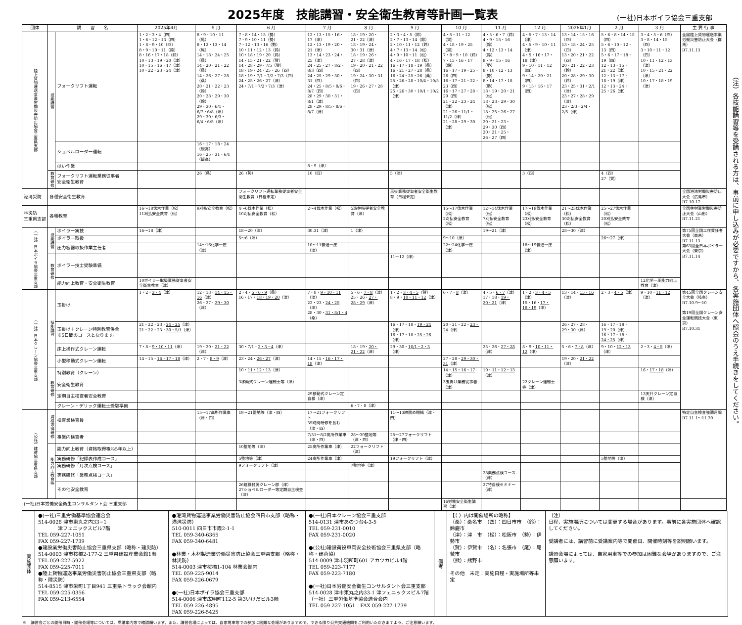2025年度　技能講習・安全衛生教育等計画一覧表
(一社)日本ボイラ協会三重支部
| 団体 | 講 習 名 | | 2025年4月 | 5 月 | 6 月 | 7 月 | 8 月 | 9 月 | 10 月 | 11 月 | 12 月 | 2026年1月 | 2 月 | 3 月 | 主 要 行 事 |
| --- | --- | --- | --- | --- | --- | --- | --- | --- | --- | --- | --- | --- | --- | --- | --- |
| 陸上貨物運送事業労働災害防止協会三重県支部 | 技能講習 | フォークリフト運転 | 1・2・3・4（四） 1・6・12・13（四） 1・8・9・10（四） 8・9・10・11（鈴） 8・16・17・18（鈴） 10・13・19・20（津） 10・15・16・17（津） 10・22・23・24（津） | 8・9・10・11（尾） 8・12・13・14（尾） 14・18・24・25（桑） 14・20・21・22（桑） 14・26・27・28（桑） 20・21・22・23（鈴） 20・28・29・30（鈴） 29・30・6/1・6/7・6/8（津） 29・30・6/3・6/4・6/5（津） | 7・8・14・15（勢） 7・9・10・11（勢） 7・12・13・16（勢） 10・11・12・13（鈴） 10・18・19・20（鈴） 14・15・21・22（賀） 14・28・29・7/5（賀） 18・19・24・25・26（四） 18・19・7/1・7/2・7/3（四） 24・25・26・27（津） 24・7/1・7/2・7/3（津） | 12・13・15・16・17（津） 12・13・19・20・21（津） 13・14・23・24・25（津） 24・25・27・8/2・8/3（四） 24・25・29・30・31（四） 24・25・8/5・8/6・8/7（四） 28・29・30・31・8/1（津） 28・29・8/5・8/6・8/7（津） | 18・19・20・21・22（津） 18・19・24・30・31（津） 18・19・26・27・28（津） 19・20・21・22（四） 19・24・30・31（四） 19・26・27・28（四） | 2・3・4・5（鈴） 2・7・13・14（鈴） 2・10・11・12（鈴） 4・7・13・14（松） 4・9・10・11（松） 4・16・17・18（松） 16・17・18・19（桑） 16・21・27・28（桑） 16・24・25・26（桑） 25・26・28・10/4・10/5（津） 25・26・30・10/1・10/2（津） | 4・5・11・12（賀） 4・18・19・25（賀） 7・8・9・10（鈴） 7・15・16・17（鈴） 16・17・19・25・26（四） 16・17・21・22・23（四） 16・17・27・28・29（四） 21・22・23・24（津） 21・26・11/1・11/2（津） 21・28・29・30（津） | 4・5・6・7（鈴） 4・9・15・16（鈴） 4・12・13・14（鈴） 8・9・15・16（勢） 8・10・12・13（勢） 8・14・17・18（勢） 18・19・20・21（松） 18・23・29・30（松） 18・25・26・27（松） 20・21・23・29・30（四） 20・21・25・26・27（四） | 4・5・7・13・14（津） 4・5・9・10・11（津） 4・5・16・17・18（津） 9・10・11・12（四） 9・14・20・21（四） 9・15・16・17（四） | 13・14・15・16（四） 13・18・24・25（四） 13・20・21・22（四） 20・21・22・23（鈴） 20・28・29・30（鈴） 23・25・31・2/1（津） 23・27・28・29（津） 23・2/3・2/4・2/5（津） | 5・6・8・14・15（四） 5・6・10・12・13（四） 5・6・17・18・19（四） 12・13・15・21・22（津） 12・13・17・18・19（津） 12・13・24・25・26（津） | 3・4・5・6（四） 3・8・14・15（四） 3・10・11・12（四） 10・11・12・13（津） 10・15・21・22（津） 10・17・18・19（津） | 全国陸上貨物運送事業労働災害防止大会（群馬） R7.11.13 |
| | | ショベルローダー運転 | | 16・17・18・24（飯高） 16・25・31・6/1（飯高） | | | | | | | | | | | |
| | | はい作業 | | | | 8・9（津） | | | | | | | | | |
| | 教育研修 | フォークリフト運転業務従事者 安全衛生教育 | | 26（桑） | 26（勢） | 10（四） | | 5（津） | | | 3（四） | | 4（四） 27（賀） | | |
| 港湾災防 | 各種安全衛生教育 | | | | フォークリフト運転業務従事者安全衛生教育（日程未定） | | | 玉掛業務従事者安全衛生教育（日程未定） | | | | | | | 全国港湾労働災害防止大会（広島市） R7.10.17 |
| 林災防 三重県支部 | 各種教育 | | 16〜18伐木作業（松） 11刈払安全教育（松） | 9刈払安全教育（松） | 4〜6伐木作業（松） 10刈払安全教育（松） | 2〜4伐木作業（松） | 5造林指導者安全教育（津） | | 15〜17伐木作業（松） 2刈払安全教育（松） | 12〜14伐木作業（松） 7刈払安全教育（松） | 17〜19伐木作業（松） 23刈払安全教育（松） | 21〜23伐木作業（松） 30刈払安全教育（松） | 25〜27伐木作業（松） 20刈払安全教育（松） | | 全国林材業労働災害防止大会（山形） R7.11.21 |
| （一社）日本ボイラ協会三重支部 | 技能講習 | ボイラー実技 | 16〜18（津） | | 18〜20（津） | 30.31（津） | 1（津） | | | 19〜21（津） | | 28〜30（津） | | | 第75回全国工作責任者大会（東京） R7.11.13 第63回全日本ボイラー大会（東京） R7.11.14 |
| | | ボイラー取扱 | | | 5〜6（津） | | | | 9〜10（津） | | | | 26〜27（津） | | |
| | | 圧力容器取扱作業主任者 | | 14〜16化学一圧（津） | | 10〜11普通一圧（津） | | | 22〜24化学一圧（津） | | 18〜19普通一圧（津） | | | | |
| | 教育研修 | ボイラー技士受験準備 | | | | | | 11〜12（津） | | | | | | | |
| | | 能力向上教育・安全衛生教育 | 10ボイラー取扱業務従事者安全衛生教育（津） | | | | | | | | | | | 12化学一圧能力向上教育（津） | |
| （一社）日本クレーン協会三重支部 | 技能講習 | 玉掛け | 1・2・ 3・4 （津） | 12・13・ 14・15・16 （津） 26・27・ 29・30 （津） | 2・4・ 5・6・9 （桑） 16・17・ 18・19・20 （津） | 7・8・ 9・10・11 （津） 22・23・ 24・25 （津） 28・30・ 31・8/1・4 （桑） | 5・6・ 7・8 （津） 25・26・ 27・28・29 （津） | 1・2・ 3・4・5 （賀） 8・9・ 10・11・12 （津） | 6・7・ 8 （津） | 4・5・ 6・7 （津） 17・18・ 19・20・21 （津） | 1・2・ 3・4・5 （津） 15・16・ 17・18・19 （津） | 13・14・ 15・16 （津） | 2・3・ 4・5 （津） | 9・10・ 11・12 （津） | 第45回全国クレーン安全大会（岐阜） R7.10.9〜10 第19回全国クレーン安全運転競技大会（東京） R7.10.31 |
| | | 玉掛け＋クレーン特別教育併合 ※5日間のコースとなります。 | 21・22・23・ 24・25 （津） 21・22・23・ 30・5/1 （津） | | | | | 16・17・18・ 19・24 （津） 16・17・18・ 25・26 （津） | 20・21・22・ 23・24 （津） | | | 26・27・28・ 29・30 （津） | 16・17・18・ 19・20 （津） 16・17・18・ 24・25 （津） | | |
| | | 床上操作式クレーン運転 | 7・8・ 9・10・11 （津） | 19・20・ 21・22 （津） | 30・7/1・ 2・3・4 （津） | | 18・19・ 20・21・22 （津） | 29・30・ 10/1・2・3 （津） | | 25・26・ 27・28 （津） | 8・9・ 10・11・12 （津） | 5・6・ 7・8 （津） | 9・10・ 12・13 （津） | 2・3・ 4・5 （津） | |
| | | 小型移動式クレーン運転 | 14・15・ 16・17・18 （津） | 2・7・ 8・9 （津） | 23・24・ 26・27 （津） | 14・15・ 16・17・18 （津） | | | 27・28・ 29・30・31 （津） | | | 19・20・ 21・22 （津） | | | |
| | 教育研修 | 特別教育（クレーン） | | | 10・ 11・12・13 （津） | | | | 14・ 15・16・17 （津） | 10・ 11・12・13 （津） | | | | 16・ 17・18 （津） | |
| | | 安全衛生教育 | | | 3移動式クレーン運転士等（津） | | | | 3玉掛け業務従事者（津） | | 22クレーン運転士等（津） | | | | |
| | | 定期自主検査者安全教育 | | | | 29移動式クレーン定自検（津） | | | | | | | | 13天井クレーン定自検（津） | |
| | | クレーン・デリック運転士受験準備 | | | | | 6・7・8（津） | | | | | | | | |
| （公社）建荷協三重県支部 | 資格取得研修 | 検査業検査員 | | 15〜17高所作業車（津・四） | 19〜21整地等（津・四） | 17〜21フォークリフト 35時間研修を含む（津・四） | | 11〜13締固め機械（津・四） | | | | | | | 特定自主検査強調月間 R7.11.1〜11.30 |
| | | 事業内検査者 | | | | 7/31〜8/2高所作業車（津・四） | 28〜30整地等（津・四） | 25〜27フォークリフト（津・四） | | | | | | | |
| | 能力向上教育等 | 能力向上教育（資格取得概ね5年以上） | | | 10整地等（津） | 25高所作業車（津） | 22フォークリフト（津） | | | | | | | | |
| | | 実務研修「記録表作成コース」 | | | 5整地等（津） | 24高所作業車（津） | | 19フォークリフト（津） | | | | | 5整地等（津） | | |
| | | 実務研修「月次点検コース」 | | | 9フォークリフト（津） | | 7整地等（津） | | | | | | | | |
| | | 実務研修「業務点検コース」 | | | | | | | | 28業務点検コース（津） | | | | | |
| | | その他安全教育 | | | 26建機付属クレーン部（津） 27ショベルローダー等定期自主検査（津） | | | | | 27特自検セミナー（津） | | | | | |
| (一社)日本労働安全衛生コンサルタント会 三重支部 | | | | | | | | | 16労働安全衛生講習（津） | | | | | | |
（注）各技能講習等を受講される方は、事前に申し込みが必要ですから、各実施団体へ照会のうえ手続きをしてください。
| 実施団体 | ●(一社)三重労働基準協会連合会 514-0028 津市東丸之内33−1 津フェニックスビル7階 TEL 059-227-1051 FAX 059-227-1739 ●建設業労働災害防止協会三重県支部（略称・建災防） 514-0003 津市桜橋2-177-2 三重県建設産業会館1階 TEL 059-227-5922 FAX 059-225-7011 ●陸上貨物運送事業労働災害防止協会三重県支部（略称・陸災防） 514-8515 津市栄町1丁目941 三重県トラック会館内 TEL 059-225-0356 FAX 059-213-6554 | ●港湾貨物運送事業労働災害防止協会四日市支部（略称・港湾災防） 510-0011 四日市市霞2-1-1 TEL 059-340-6365 FAX 059-340-6481 ●林業・木材製造業労働災害防止協会三重県支部（略称・林災防） 514-0003 津市桜橋1-104 林業会館内 TEL 059-225-9014 FAX 059-226-0679 ●(一社)日本ボイラ協会三重支部 514-0006 津市広明町112-5 第3いけだビル3階 TEL 059-226-4895 FAX 059-226-5425 | ●(一社)日本クレーン協会三重支部 514-0131 津市あのつ台4-3-5 TEL 059-231-0010 FAX 059-231-0020 ●(公社)建設荷役車両安全技術協会三重県支部（略称・建荷協） 514-0009 津市羽所町601 アカツカビル4階 TEL 059-223-7177 FAX 059-223-7180 ●(一社)日本労働安全衛生コンサルタント会三重支部 514-0028 津市東丸之内33-1 津フェニックスビル7階 （一社）三重労働基準協会連合会内 TEL 059-227-1051 FAX 059-227-1739 | 備考 | 【（ ）内は開催場所の略称】 （桑）：桑名市 （四）：四日市市 （鈴）：鈴鹿市 （津）：津 市 （松）：松阪市 （勢）：伊勢市 （賀）：伊賀市 （名）：名張市 （尾）：尾鷲市 （熊）：熊野市 その他 未定：実施日程・実施場所等未定 | （注） 日程、実施場所については変更する場合があります。事前に各実施団体へ確認してください。 受講者には、講習前に受講案内等で開催日、開催時刻等を説明願います。 講習会場によっては、自家用車等での参加は困難な会場がありますので、ご注意願います。 |
※　講習会ごとの開催日時・開催会場等については、受講案内等で確認願います。また、講習会場によっては、自家用車等での参加は困難な会場がありますので、できる限り公共交通機関をご利用いただきますよう、ご注意願います。